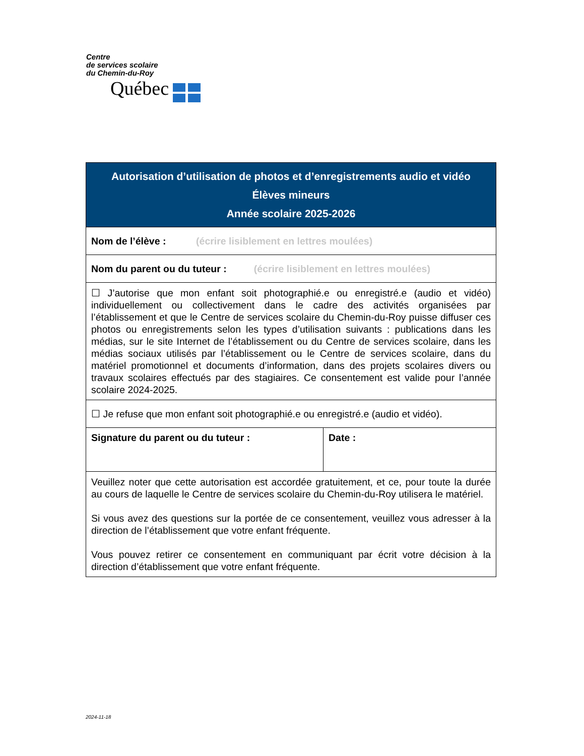Centre
de services scolaire
du Chemin-du-Roy
Québec
| Autorisation d’utilisation de photos et d’enregistrements audio et vidéo Élèves mineurs Année scolaire 2025-2026 | |
| --- | --- |
| Nom de l’élève : (écrire lisiblement en lettres moulées) | |
| Nom du parent ou du tuteur : (écrire lisiblement en lettres moulées) | |
| ☐ J’autorise que mon enfant soit photographié.e ou enregistré.e (audio et vidéo) individuellement ou collectivement dans le cadre des activités organisées par l’établissement et que le Centre de services scolaire du Chemin-du-Roy puisse diffuser ces photos ou enregistrements selon les types d’utilisation suivants : publications dans les médias, sur le site Internet de l’établissement ou du Centre de services scolaire, dans les médias sociaux utilisés par l’établissement ou le Centre de services scolaire, dans du matériel promotionnel et documents d’information, dans des projets scolaires divers ou travaux scolaires effectués par des stagiaires. Ce consentement est valide pour l’année scolaire 2024-2025. | |
| ☐ Je refuse que mon enfant soit photographié.e ou enregistré.e (audio et vidéo). | |
| Signature du parent ou du tuteur : | Date : |
| Veuillez noter que cette autorisation est accordée gratuitement, et ce, pour toute la durée au cours de laquelle le Centre de services scolaire du Chemin-du-Roy utilisera le matériel. Si vous avez des questions sur la portée de ce consentement, veuillez vous adresser à la direction de l’établissement que votre enfant fréquente. Vous pouvez retirer ce consentement en communiquant par écrit votre décision à la direction d’établissement que votre enfant fréquente. | |
2024-11-18